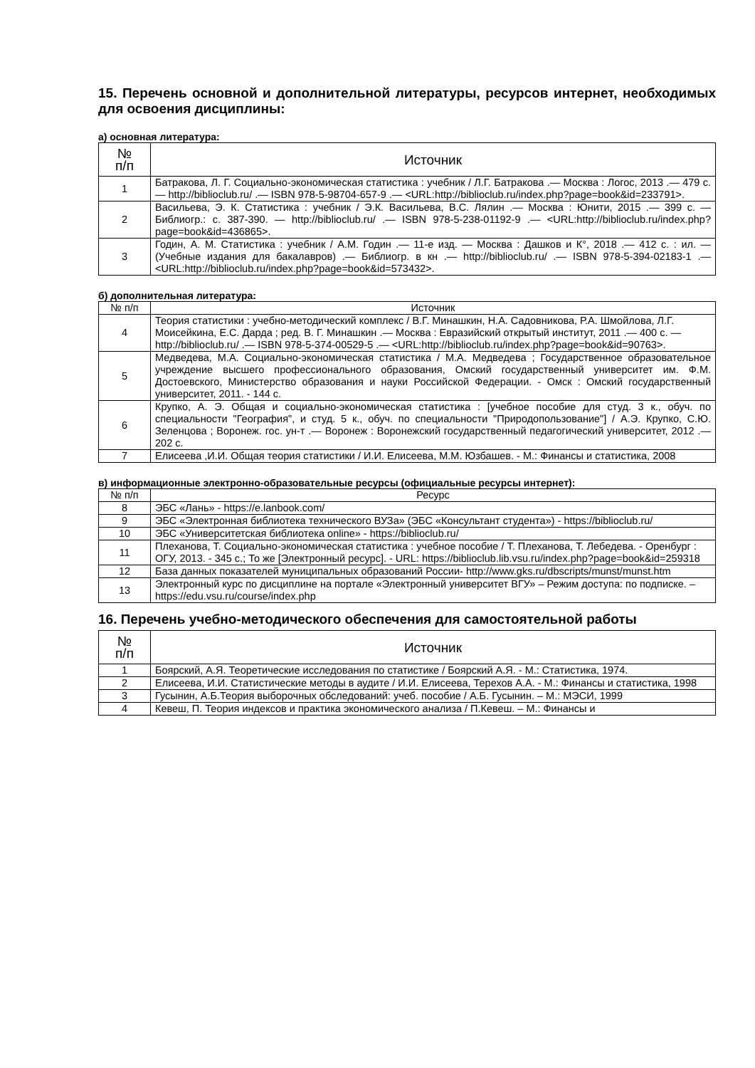15. Перечень основной и дополнительной литературы, ресурсов интернет, необходимых для освоения дисциплины:
а) основная литература:
| № п/п | Источник |
| --- | --- |
| 1 | Батракова, Л. Г. Социально-экономическая статистика : учебник / Л.Г. Батракова .— Москва : Логос, 2013 .— 479 с. — http://biblioclub.ru/ .— ISBN 978-5-98704-657-9 .— <URL:http://biblioclub.ru/index.php?page=book&id=233791>. |
| 2 | Васильева, Э. К. Статистика : учебник / Э.К. Васильева, В.С. Лялин .— Москва : Юнити, 2015 .— 399 с. — Библиогр.: с. 387-390. — http://biblioclub.ru/ .— ISBN 978-5-238-01192-9 .— <URL:http://biblioclub.ru/index.php?page=book&id=436865>. |
| 3 | Годин, А. М. Статистика : учебник / А.М. Годин .— 11-е изд. — Москва : Дашков и К°, 2018 .— 412 с. : ил. — (Учебные издания для бакалавров) .— Библиогр. в кн .— http://biblioclub.ru/ .— ISBN 978-5-394-02183-1 .— <URL:http://biblioclub.ru/index.php?page=book&id=573432>. |
б) дополнительная литература:
| № п/п | Источник |
| --- | --- |
| 4 | Теория статистики : учебно-методический комплекс / В.Г. Минашкин, Н.А. Садовникова, Р.А. Шмойлова, Л.Г. Моисейкина, Е.С. Дарда ; ред. В. Г. Минашкин .— Москва : Евразийский открытый институт, 2011 .— 400 с. — http://biblioclub.ru/ .— ISBN 978-5-374-00529-5 .— <URL:http://biblioclub.ru/index.php?page=book&id=90763>. |
| 5 | Медведева, М.А. Социально-экономическая статистика / М.А. Медведева ; Государственное образовательное учреждение высшего профессионального образования, Омский государственный университет им. Ф.М. Достоевского, Министерство образования и науки Российской Федерации. - Омск : Омский государственный университет, 2011. - 144 с. |
| 6 | Крупко, А. Э. Общая и социально-экономическая статистика : [учебное пособие для студ. 3 к., обуч. по специальности "География", и студ. 5 к., обуч. по специальности "Природопользование"] / А.Э. Крупко, С.Ю. Зеленцова ; Воронеж. гос. ун-т .— Воронеж : Воронежский государственный педагогический университет, 2012 .— 202 с. |
| 7 | Елисеева ,И.И. Общая теория статистики / И.И. Елисеева, М.М. Юзбашев. - М.: Финансы и статистика, 2008 |
в) информационные электронно-образовательные ресурсы (официальные ресурсы интернет):
| № п/п | Ресурс |
| --- | --- |
| 8 | ЭБС «Лань» - https://e.lanbook.com/ |
| 9 | ЭБС «Электронная библиотека технического ВУЗа» (ЭБС «Консультант студента») - https://biblioclub.ru/ |
| 10 | ЭБС «Университетская библиотека online» - https://biblioclub.ru/ |
| 11 | Плеханова, Т. Социально-экономическая статистика : учебное пособие / Т. Плеханова, Т. Лебедева. - Оренбург : ОГУ, 2013. - 345 с.; То же [Электронный ресурс]. - URL: https://biblioclub.lib.vsu.ru/index.php?page=book&id=259318 |
| 12 | База данных показателей муниципальных образований России- http://www.gks.ru/dbscripts/munst/munst.htm |
| 13 | Электронный курс по дисциплине на портале «Электронный университет ВГУ» – Режим доступа: по подписке. – https://edu.vsu.ru/course/index.php |
16. Перечень учебно-методического обеспечения для самостоятельной работы
| № п/п | Источник |
| --- | --- |
| 1 | Боярский, А.Я. Теоретические исследования по статистике / Боярский А.Я. - М.: Статистика, 1974. |
| 2 | Елисеева, И.И. Статистические методы в аудите / И.И. Елисеева, Терехов А.А. - М.: Финансы и статистика, 1998 |
| 3 | Гусынин, А.Б.Теория выборочных обследований: учеб. пособие / А.Б. Гусынин. – М.: МЭСИ, 1999 |
| 4 | Кевеш, П. Теория индексов и практика экономического анализа / П.Кевеш. – М.: Финансы и |